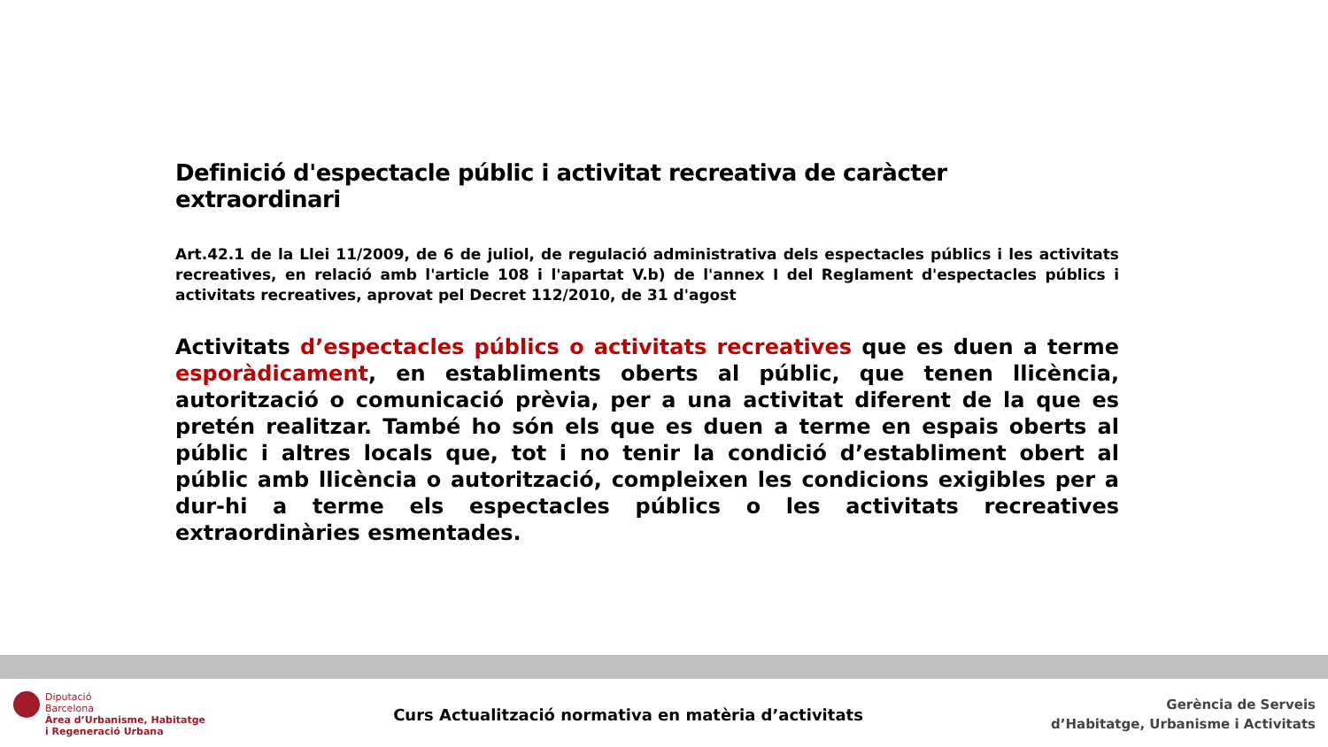Definició d'espectacle públic i activitat recreativa de caràcter extraordinari
Art.42.1 de la Llei 11/2009, de 6 de juliol, de regulació administrativa dels espectacles públics i les activitats recreatives, en relació amb l'article 108 i l'apartat V.b) de l'annex I del Reglament d'espectacles públics i activitats recreatives, aprovat pel Decret 112/2010, de 31 d'agost
Activitats d’espectacles públics o activitats recreatives que es duen a terme esporàdicament, en establiments oberts al públic, que tenen llicència, autorització o comunicació prèvia, per a una activitat diferent de la que es pretén realitzar. També ho són els que es duen a terme en espais oberts al públic i altres locals que, tot i no tenir la condició d’establiment obert al públic amb llicència o autorització, compleixen les condicions exigibles per a dur-hi a terme els espectacles públics o les activitats recreatives extraordinàries esmentades.
Diputació
Barcelona
Àrea d’Urbanisme, Habitatge
i Regeneració Urbana
Curs Actualització normativa en matèria d’activitats
Gerència de Serveis
d’Habitatge, Urbanisme i Activitats